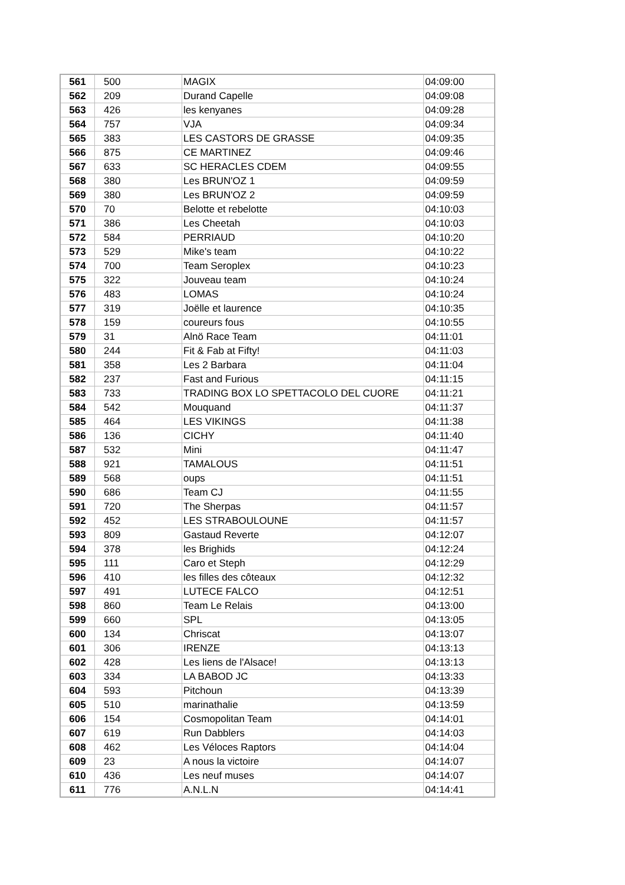| 561 | 500 | MAGIX | 04:09:00 |
| 562 | 209 | Durand Capelle | 04:09:08 |
| 563 | 426 | les kenyanes | 04:09:28 |
| 564 | 757 | VJA | 04:09:34 |
| 565 | 383 | LES CASTORS DE GRASSE | 04:09:35 |
| 566 | 875 | CE MARTINEZ | 04:09:46 |
| 567 | 633 | SC HERACLES CDEM | 04:09:55 |
| 568 | 380 | Les BRUN'OZ 1 | 04:09:59 |
| 569 | 380 | Les BRUN'OZ 2 | 04:09:59 |
| 570 | 70 | Belotte et rebelotte | 04:10:03 |
| 571 | 386 | Les Cheetah | 04:10:03 |
| 572 | 584 | PERRIAUD | 04:10:20 |
| 573 | 529 | Mike's team | 04:10:22 |
| 574 | 700 | Team Seroplex | 04:10:23 |
| 575 | 322 | Jouveau team | 04:10:24 |
| 576 | 483 | LOMAS | 04:10:24 |
| 577 | 319 | Joëlle et laurence | 04:10:35 |
| 578 | 159 | coureurs fous | 04:10:55 |
| 579 | 31 | Alnö Race Team | 04:11:01 |
| 580 | 244 | Fit & Fab at Fifty! | 04:11:03 |
| 581 | 358 | Les 2 Barbara | 04:11:04 |
| 582 | 237 | Fast and Furious | 04:11:15 |
| 583 | 733 | TRADING BOX LO SPETTACOLO DEL CUORE | 04:11:21 |
| 584 | 542 | Mouquand | 04:11:37 |
| 585 | 464 | LES VIKINGS | 04:11:38 |
| 586 | 136 | CICHY | 04:11:40 |
| 587 | 532 | Mini | 04:11:47 |
| 588 | 921 | TAMALOUS | 04:11:51 |
| 589 | 568 | oups | 04:11:51 |
| 590 | 686 | Team CJ | 04:11:55 |
| 591 | 720 | The Sherpas | 04:11:57 |
| 592 | 452 | LES STRABOULOUNE | 04:11:57 |
| 593 | 809 | Gastaud Reverte | 04:12:07 |
| 594 | 378 | les Brighids | 04:12:24 |
| 595 | 111 | Caro et Steph | 04:12:29 |
| 596 | 410 | les filles des côteaux | 04:12:32 |
| 597 | 491 | LUTECE FALCO | 04:12:51 |
| 598 | 860 | Team Le Relais | 04:13:00 |
| 599 | 660 | SPL | 04:13:05 |
| 600 | 134 | Chriscat | 04:13:07 |
| 601 | 306 | IRENZE | 04:13:13 |
| 602 | 428 | Les liens de l'Alsace! | 04:13:13 |
| 603 | 334 | LA BABOD JC | 04:13:33 |
| 604 | 593 | Pitchoun | 04:13:39 |
| 605 | 510 | marinathalie | 04:13:59 |
| 606 | 154 | Cosmopolitan Team | 04:14:01 |
| 607 | 619 | Run Dabblers | 04:14:03 |
| 608 | 462 | Les Véloces Raptors | 04:14:04 |
| 609 | 23 | A nous la victoire | 04:14:07 |
| 610 | 436 | Les neuf muses | 04:14:07 |
| 611 | 776 | A.N.L.N | 04:14:41 |